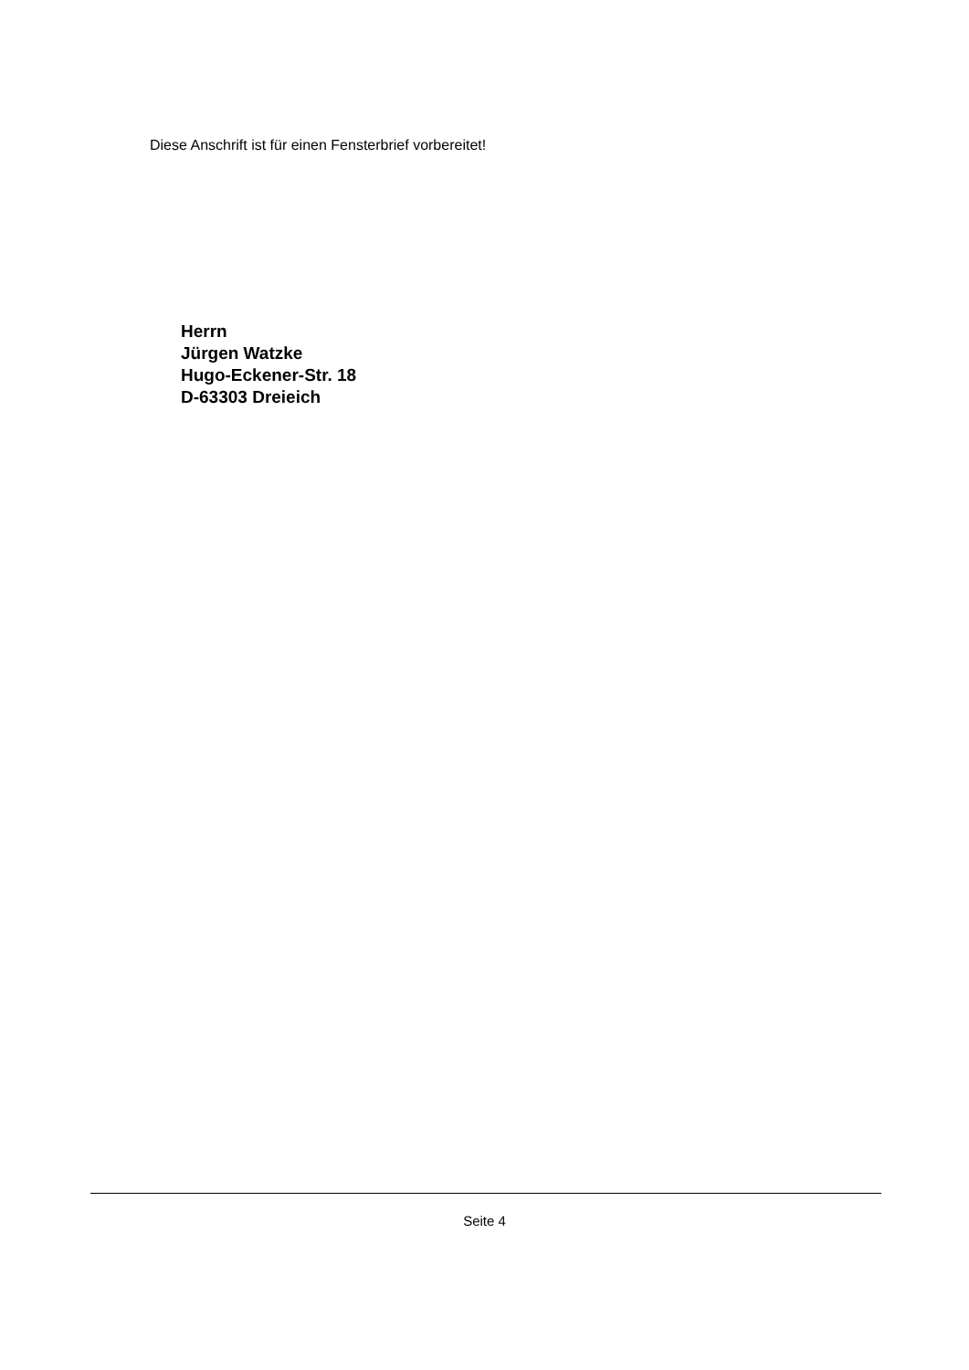Diese Anschrift ist für einen Fensterbrief vorbereitet!
Herrn
Jürgen Watzke
Hugo-Eckener-Str. 18
D-63303 Dreieich
Seite 4